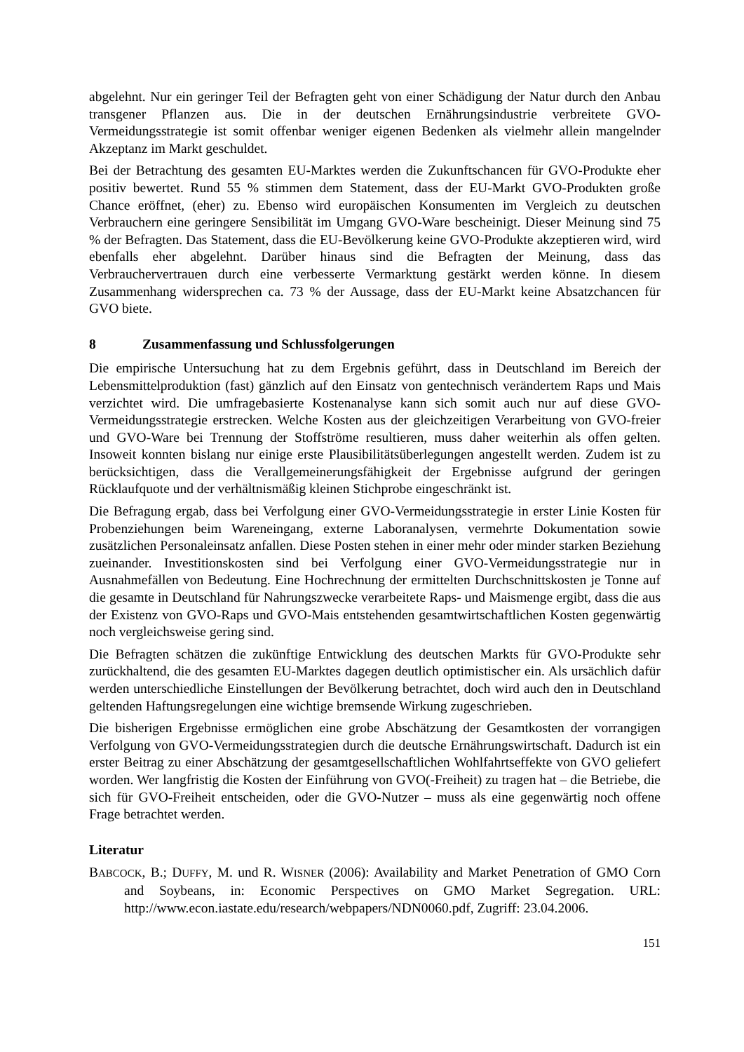abgelehnt. Nur ein geringer Teil der Befragten geht von einer Schädigung der Natur durch den Anbau transgener Pflanzen aus. Die in der deutschen Ernährungsindustrie verbreitete GVO-Vermeidungsstrategie ist somit offenbar weniger eigenen Bedenken als vielmehr allein mangelnder Akzeptanz im Markt geschuldet.
Bei der Betrachtung des gesamten EU-Marktes werden die Zukunftschancen für GVO-Produkte eher positiv bewertet. Rund 55 % stimmen dem Statement, dass der EU-Markt GVO-Produkten große Chance eröffnet, (eher) zu. Ebenso wird europäischen Konsumenten im Vergleich zu deutschen Verbrauchern eine geringere Sensibilität im Umgang GVO-Ware bescheinigt. Dieser Meinung sind 75 % der Befragten. Das Statement, dass die EU-Bevölkerung keine GVO-Produkte akzeptieren wird, wird ebenfalls eher abgelehnt. Darüber hinaus sind die Befragten der Meinung, dass das Verbrauchervertrauen durch eine verbesserte Vermarktung gestärkt werden könne. In diesem Zusammenhang widersprechen ca. 73 % der Aussage, dass der EU-Markt keine Absatzchancen für GVO biete.
8 Zusammenfassung und Schlussfolgerungen
Die empirische Untersuchung hat zu dem Ergebnis geführt, dass in Deutschland im Bereich der Lebensmittelproduktion (fast) gänzlich auf den Einsatz von gentechnisch verändertem Raps und Mais verzichtet wird. Die umfragebasierte Kostenanalyse kann sich somit auch nur auf diese GVO-Vermeidungsstrategie erstrecken. Welche Kosten aus der gleichzeitigen Verarbeitung von GVO-freier und GVO-Ware bei Trennung der Stoffströme resultieren, muss daher weiterhin als offen gelten. Insoweit konnten bislang nur einige erste Plausibilitätsüberlegungen angestellt werden. Zudem ist zu berücksichtigen, dass die Verallgemeinerungsfähigkeit der Ergebnisse aufgrund der geringen Rücklaufquote und der verhältnismäßig kleinen Stichprobe eingeschränkt ist.
Die Befragung ergab, dass bei Verfolgung einer GVO-Vermeidungsstrategie in erster Linie Kosten für Probenziehungen beim Wareneingang, externe Laboranalysen, vermehrte Dokumentation sowie zusätzlichen Personaleinsatz anfallen. Diese Posten stehen in einer mehr oder minder starken Beziehung zueinander. Investitionskosten sind bei Verfolgung einer GVO-Vermeidungsstrategie nur in Ausnahmefällen von Bedeutung. Eine Hochrechnung der ermittelten Durchschnittskosten je Tonne auf die gesamte in Deutschland für Nahrungszwecke verarbeitete Raps- und Maismenge ergibt, dass die aus der Existenz von GVO-Raps und GVO-Mais entstehenden gesamtwirtschaftlichen Kosten gegenwärtig noch vergleichsweise gering sind.
Die Befragten schätzen die zukünftige Entwicklung des deutschen Markts für GVO-Produkte sehr zurückhaltend, die des gesamten EU-Marktes dagegen deutlich optimistischer ein. Als ursächlich dafür werden unterschiedliche Einstellungen der Bevölkerung betrachtet, doch wird auch den in Deutschland geltenden Haftungsregelungen eine wichtige bremsende Wirkung zugeschrieben.
Die bisherigen Ergebnisse ermöglichen eine grobe Abschätzung der Gesamtkosten der vorrangigen Verfolgung von GVO-Vermeidungsstrategien durch die deutsche Ernährungswirtschaft. Dadurch ist ein erster Beitrag zu einer Abschätzung der gesamtgesellschaftlichen Wohlfahrtseffekte von GVO geliefert worden. Wer langfristig die Kosten der Einführung von GVO(-Freiheit) zu tragen hat – die Betriebe, die sich für GVO-Freiheit entscheiden, oder die GVO-Nutzer – muss als eine gegenwärtig noch offene Frage betrachtet werden.
Literatur
BABCOCK, B.; DUFFY, M. und R. WISNER (2006): Availability and Market Penetration of GMO Corn and Soybeans, in: Economic Perspectives on GMO Market Segregation. URL: http://www.econ.iastate.edu/research/webpapers/NDN0060.pdf, Zugriff: 23.04.2006.
151